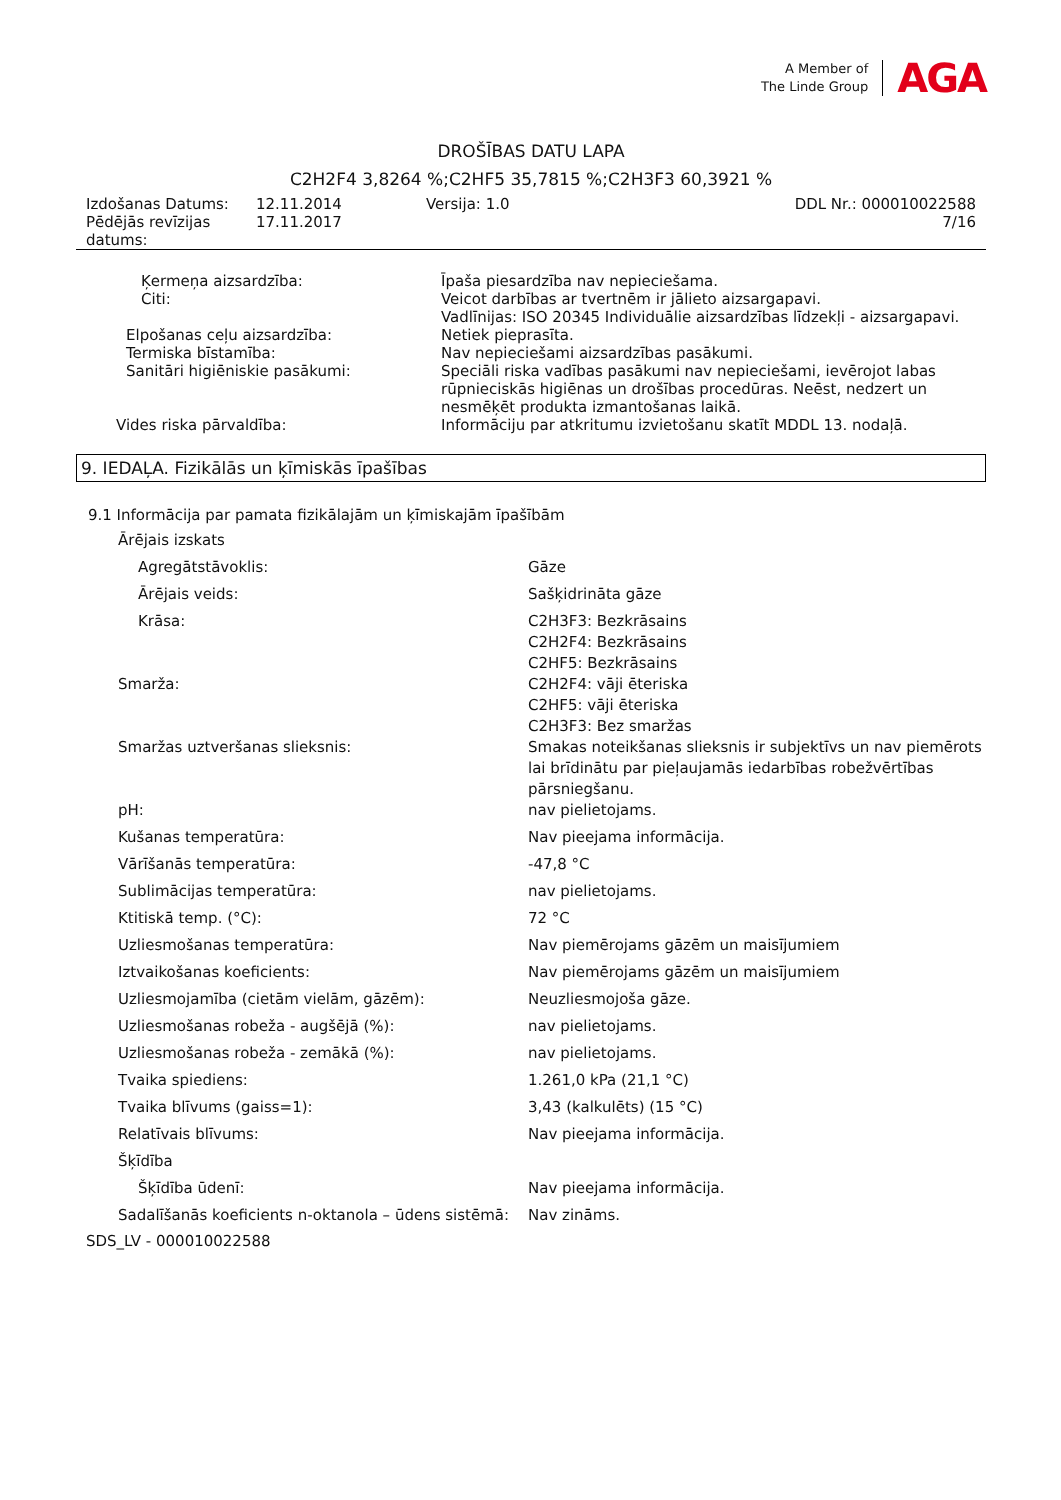A Member of
The Linde Group
AGA
DROŠĪBAS DATU LAPA
C2H2F4 3,8264 %;C2HF5 35,7815 %;C2H3F3 60,3921 %
| Izdošanas Datums: | 12.11.2014 | Versija: 1.0 | DDL Nr.: 000010022588 |
| Pēdējās revīzijas datums: | 17.11.2017 | | 7/16 |
| Ķermeņa aizsardzība: | Īpaša piesardzība nav nepieciešama. |
| Citi: | Veicot darbības ar tvertnēm ir jālieto aizsargapavi. Vadlīnijas: ISO 20345 Individuālie aizsardzības līdzekļi - aizsargapavi. |
| Elpošanas ceļu aizsardzība: | Netiek pieprasīta. |
| Termiska bīstamība: | Nav nepieciešami aizsardzības pasākumi. |
| Sanitāri higiēniskie pasākumi: | Speciāli riska vadības pasākumi nav nepieciešami, ievērojot labas rūpnieciskās higiēnas un drošības procedūras. Neēst, nedzert un nesmēķēt produkta izmantošanas laikā. |
| Vides riska pārvaldība: | Informāciju par atkritumu izvietošanu skatīt MDDL 13. nodaļā. |
9. IEDAĻA. Fizikālās un ķīmiskās īpašības
9.1 Informācija par pamata fizikālajām un ķīmiskajām īpašībām
| Ārējais izskats | |
| Agregātstāvoklis: | Gāze |
| Ārējais veids: | Sašķidrināta gāze |
| Krāsa: | C2H3F3: Bezkrāsains C2H2F4: Bezkrāsains C2HF5: Bezkrāsains |
| Smarža: | C2H2F4: vāji ēteriska C2HF5: vāji ēteriska C2H3F3: Bez smaržas |
| Smaržas uztveršanas slieksnis: | Smakas noteikšanas slieksnis ir subjektīvs un nav piemērots lai brīdinātu par pieļaujamās iedarbības robežvērtības pārsniegšanu. |
| pH: | nav pielietojams. |
| Kušanas temperatūra: | Nav pieejama informācija. |
| Vārīšanās temperatūra: | -47,8 °C |
| Sublimācijas temperatūra: | nav pielietojams. |
| Ktitiskā temp. (°C): | 72 °C |
| Uzliesmošanas temperatūra: | Nav piemērojams gāzēm un maisījumiem |
| Iztvaikošanas koeficients: | Nav piemērojams gāzēm un maisījumiem |
| Uzliesmojamība (cietām vielām, gāzēm): | Neuzliesmojoša gāze. |
| Uzliesmošanas robeža - augšējā (%): | nav pielietojams. |
| Uzliesmošanas robeža - zemākā (%): | nav pielietojams. |
| Tvaika spiediens: | 1.261,0 kPa (21,1 °C) |
| Tvaika blīvums (gaiss=1): | 3,43 (kalkulēts) (15 °C) |
| Relatīvais blīvums: | Nav pieejama informācija. |
| Šķīdība | |
| Šķīdība ūdenī: | Nav pieejama informācija. |
| Sadalīšanās koeficients n-oktanola – ūdens sistēmā: | Nav zināms. |
SDS_LV - 000010022588